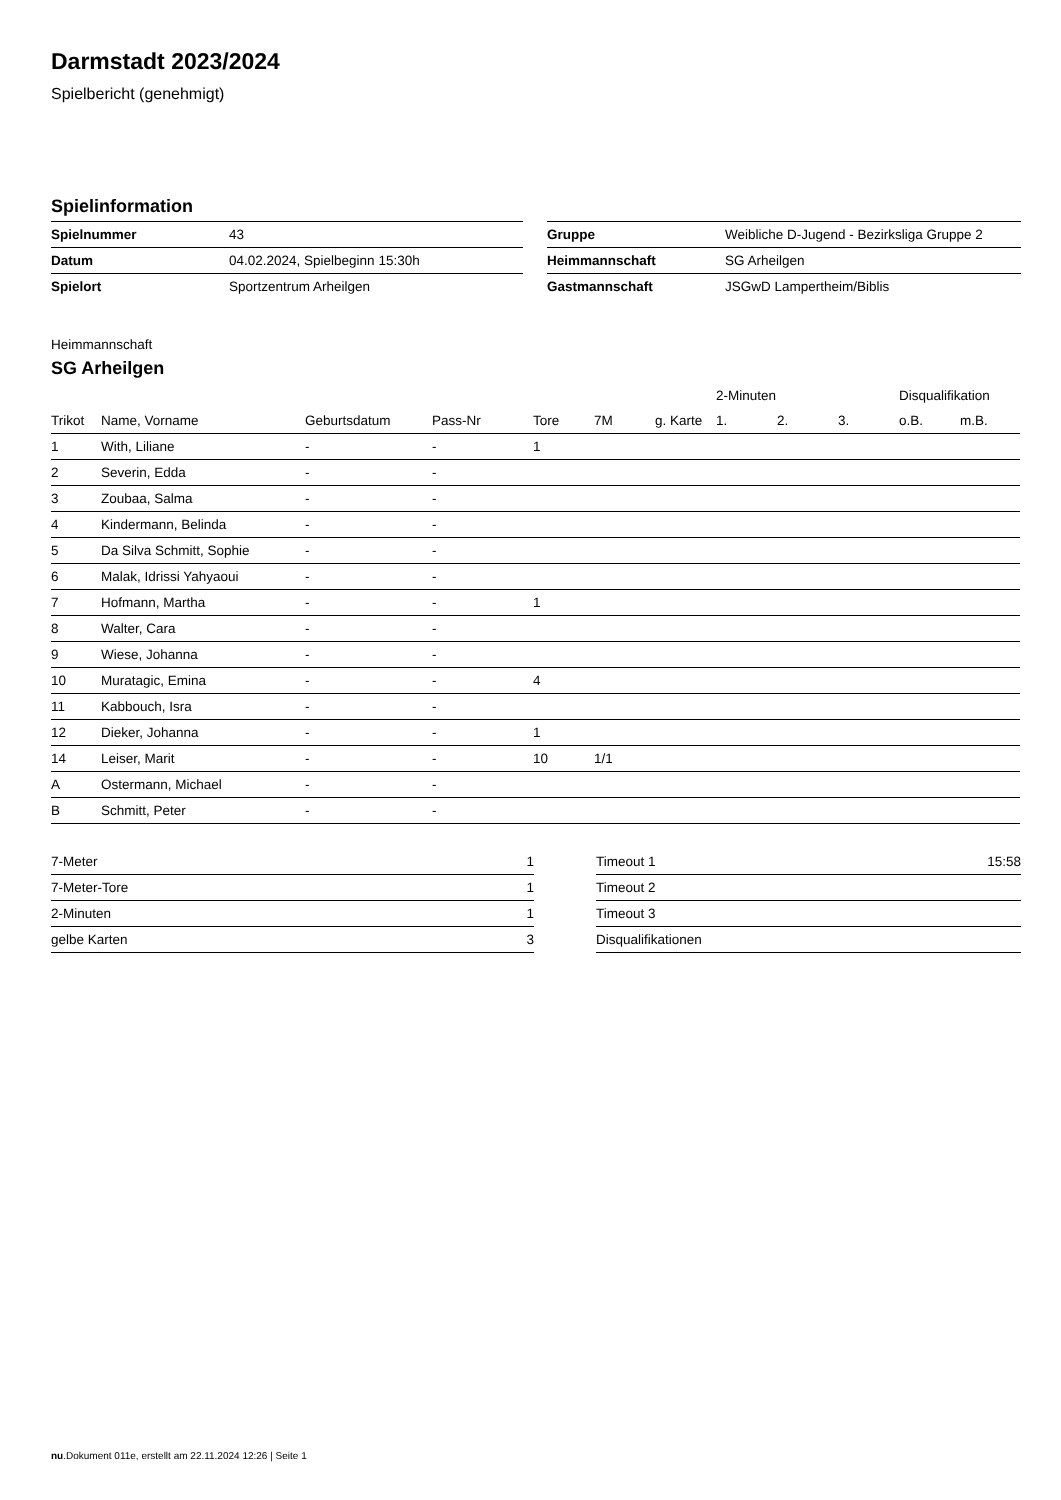Darmstadt 2023/2024
Spielbericht (genehmigt)
Spielinformation
| Spielnummer | 43 |
| Datum | 04.02.2024, Spielbeginn 15:30h |
| Spielort | Sportzentrum Arheilgen |
| Gruppe | Weibliche D-Jugend - Bezirksliga Gruppe 2 |
| Heimmannschaft | SG Arheilgen |
| Gastmannschaft | JSGwD Lampertheim/Biblis |
Heimmannschaft
SG Arheilgen
| | | | | | | | | 2-Minuten | | | Disqualifikation | |
| --- | --- | --- | --- | --- | --- | --- | --- | --- | --- | --- | --- | --- |
| Trikot | Name, Vorname | Geburtsdatum | Pass-Nr | Tore | 7M | g. Karte | | 1. | 2. | 3. | o.B. | m.B. |
| 1 | With, Liliane | - | - | 1 | | | | | | | | |
| 2 | Severin, Edda | - | - | | | | | | | | | |
| 3 | Zoubaa, Salma | - | - | | | | | | | | | |
| 4 | Kindermann, Belinda | - | - | | | | | | | | | |
| 5 | Da Silva Schmitt, Sophie | - | - | | | | | | | | | |
| 6 | Malak, Idrissi Yahyaoui | - | - | | | | | | | | | |
| 7 | Hofmann, Martha | - | - | 1 | | | | | | | | |
| 8 | Walter, Cara | - | - | | | | | | | | | |
| 9 | Wiese, Johanna | - | - | | | | | | | | | |
| 10 | Muratagic, Emina | - | - | 4 | | | | | | | | |
| 11 | Kabbouch, Isra | - | - | | | | | | | | | |
| 12 | Dieker, Johanna | - | - | 1 | | | | | | | | |
| 14 | Leiser, Marit | - | - | 10 | 1/1 | | | | | | | |
| A | Ostermann, Michael | - | - | | | | | | | | | |
| B | Schmitt, Peter | - | - | | | | | | | | | |
| 7-Meter | 1 |
| 7-Meter-Tore | 1 |
| 2-Minuten | 1 |
| gelbe Karten | 3 |
| Timeout 1 | 15:58 |
| Timeout 2 | |
| Timeout 3 | |
| Disqualifikationen | |
nu.Dokument 011e, erstellt am 22.11.2024 12:26 | Seite 1